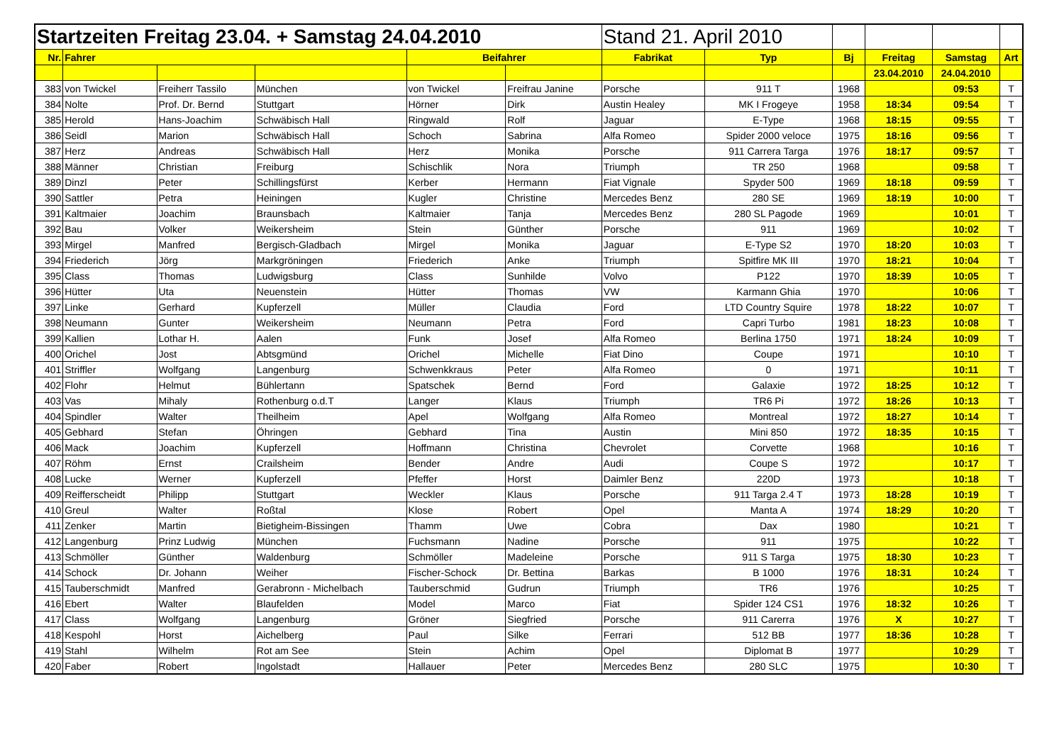| Startzeiten Freitag 23.04. + Samstag 24.04.2010 | | | | | | Stand 21. April 2010 | | | | | |
| Nr. | Fahrer | | | Beifahrer | | Fabrikat | Typ | Bj | Freitag | Samstag | Art |
| | | | | | | | | | 23.04.2010 | 24.04.2010 | |
| 383 | von Twickel | Freiherr Tassilo | München | von Twickel | Freifrau Janine | Porsche | 911 T | 1968 | | 09:53 | T |
| 384 | Nolte | Prof. Dr. Bernd | Stuttgart | Hörner | Dirk | Austin Healey | MK I Frogeye | 1958 | 18:34 | 09:54 | T |
| 385 | Herold | Hans-Joachim | Schwäbisch Hall | Ringwald | Rolf | Jaguar | E-Type | 1968 | 18:15 | 09:55 | T |
| 386 | Seidl | Marion | Schwäbisch Hall | Schoch | Sabrina | Alfa Romeo | Spider 2000 veloce | 1975 | 18:16 | 09:56 | T |
| 387 | Herz | Andreas | Schwäbisch Hall | Herz | Monika | Porsche | 911 Carrera Targa | 1976 | 18:17 | 09:57 | T |
| 388 | Männer | Christian | Freiburg | Schischlik | Nora | Triumph | TR 250 | 1968 | | 09:58 | T |
| 389 | Dinzl | Peter | Schillingsfürst | Kerber | Hermann | Fiat Vignale | Spyder 500 | 1969 | 18:18 | 09:59 | T |
| 390 | Sattler | Petra | Heiningen | Kugler | Christine | Mercedes Benz | 280 SE | 1969 | 18:19 | 10:00 | T |
| 391 | Kaltmaier | Joachim | Braunsbach | Kaltmaier | Tanja | Mercedes Benz | 280 SL Pagode | 1969 | | 10:01 | T |
| 392 | Bau | Volker | Weikersheim | Stein | Günther | Porsche | 911 | 1969 | | 10:02 | T |
| 393 | Mirgel | Manfred | Bergisch-Gladbach | Mirgel | Monika | Jaguar | E-Type S2 | 1970 | 18:20 | 10:03 | T |
| 394 | Friederich | Jörg | Markgröningen | Friederich | Anke | Triumph | Spitfire MK III | 1970 | 18:21 | 10:04 | T |
| 395 | Class | Thomas | Ludwigsburg | Class | Sunhilde | Volvo | P122 | 1970 | 18:39 | 10:05 | T |
| 396 | Hütter | Uta | Neuenstein | Hütter | Thomas | VW | Karmann Ghia | 1970 | | 10:06 | T |
| 397 | Linke | Gerhard | Kupferzell | Müller | Claudia | Ford | LTD Country Squire | 1978 | 18:22 | 10:07 | T |
| 398 | Neumann | Gunter | Weikersheim | Neumann | Petra | Ford | Capri Turbo | 1981 | 18:23 | 10:08 | T |
| 399 | Kallien | Lothar H. | Aalen | Funk | Josef | Alfa Romeo | Berlina 1750 | 1971 | 18:24 | 10:09 | T |
| 400 | Orichel | Jost | Abtsgmünd | Orichel | Michelle | Fiat Dino | Coupe | 1971 | | 10:10 | T |
| 401 | Striffler | Wolfgang | Langenburg | Schwenkkraus | Peter | Alfa Romeo | 0 | 1971 | | 10:11 | T |
| 402 | Flohr | Helmut | Bühlertann | Spatschek | Bernd | Ford | Galaxie | 1972 | 18:25 | 10:12 | T |
| 403 | Vas | Mihaly | Rothenburg o.d.T | Langer | Klaus | Triumph | TR6 Pi | 1972 | 18:26 | 10:13 | T |
| 404 | Spindler | Walter | Theilheim | Apel | Wolfgang | Alfa Romeo | Montreal | 1972 | 18:27 | 10:14 | T |
| 405 | Gebhard | Stefan | Öhringen | Gebhard | Tina | Austin | Mini 850 | 1972 | 18:35 | 10:15 | T |
| 406 | Mack | Joachim | Kupferzell | Hoffmann | Christina | Chevrolet | Corvette | 1968 | | 10:16 | T |
| 407 | Röhm | Ernst | Crailsheim | Bender | Andre | Audi | Coupe S | 1972 | | 10:17 | T |
| 408 | Lucke | Werner | Kupferzell | Pfeffer | Horst | Daimler Benz | 220D | 1973 | | 10:18 | T |
| 409 | Reifferscheidt | Philipp | Stuttgart | Weckler | Klaus | Porsche | 911 Targa 2.4 T | 1973 | 18:28 | 10:19 | T |
| 410 | Greul | Walter | Roßtal | Klose | Robert | Opel | Manta A | 1974 | 18:29 | 10:20 | T |
| 411 | Zenker | Martin | Bietigheim-Bissingen | Thamm | Uwe | Cobra | Dax | 1980 | | 10:21 | T |
| 412 | Langenburg | Prinz Ludwig | München | Fuchsmann | Nadine | Porsche | 911 | 1975 | | 10:22 | T |
| 413 | Schmöller | Günther | Waldenburg | Schmöller | Madeleine | Porsche | 911 S Targa | 1975 | 18:30 | 10:23 | T |
| 414 | Schock | Dr. Johann | Weiher | Fischer-Schock | Dr. Bettina | Barkas | B 1000 | 1976 | 18:31 | 10:24 | T |
| 415 | Tauberschmidt | Manfred | Gerabronn - Michelbach | Tauberschmid | Gudrun | Triumph | TR6 | 1976 | | 10:25 | T |
| 416 | Ebert | Walter | Blaufelden | Model | Marco | Fiat | Spider 124 CS1 | 1976 | 18:32 | 10:26 | T |
| 417 | Class | Wolfgang | Langenburg | Gröner | Siegfried | Porsche | 911 Carerra | 1976 | X | 10:27 | T |
| 418 | Kespohl | Horst | Aichelberg | Paul | Silke | Ferrari | 512 BB | 1977 | 18:36 | 10:28 | T |
| 419 | Stahl | Wilhelm | Rot am See | Stein | Achim | Opel | Diplomat B | 1977 | | 10:29 | T |
| 420 | Faber | Robert | Ingolstadt | Hallauer | Peter | Mercedes Benz | 280 SLC | 1975 | | 10:30 | T |